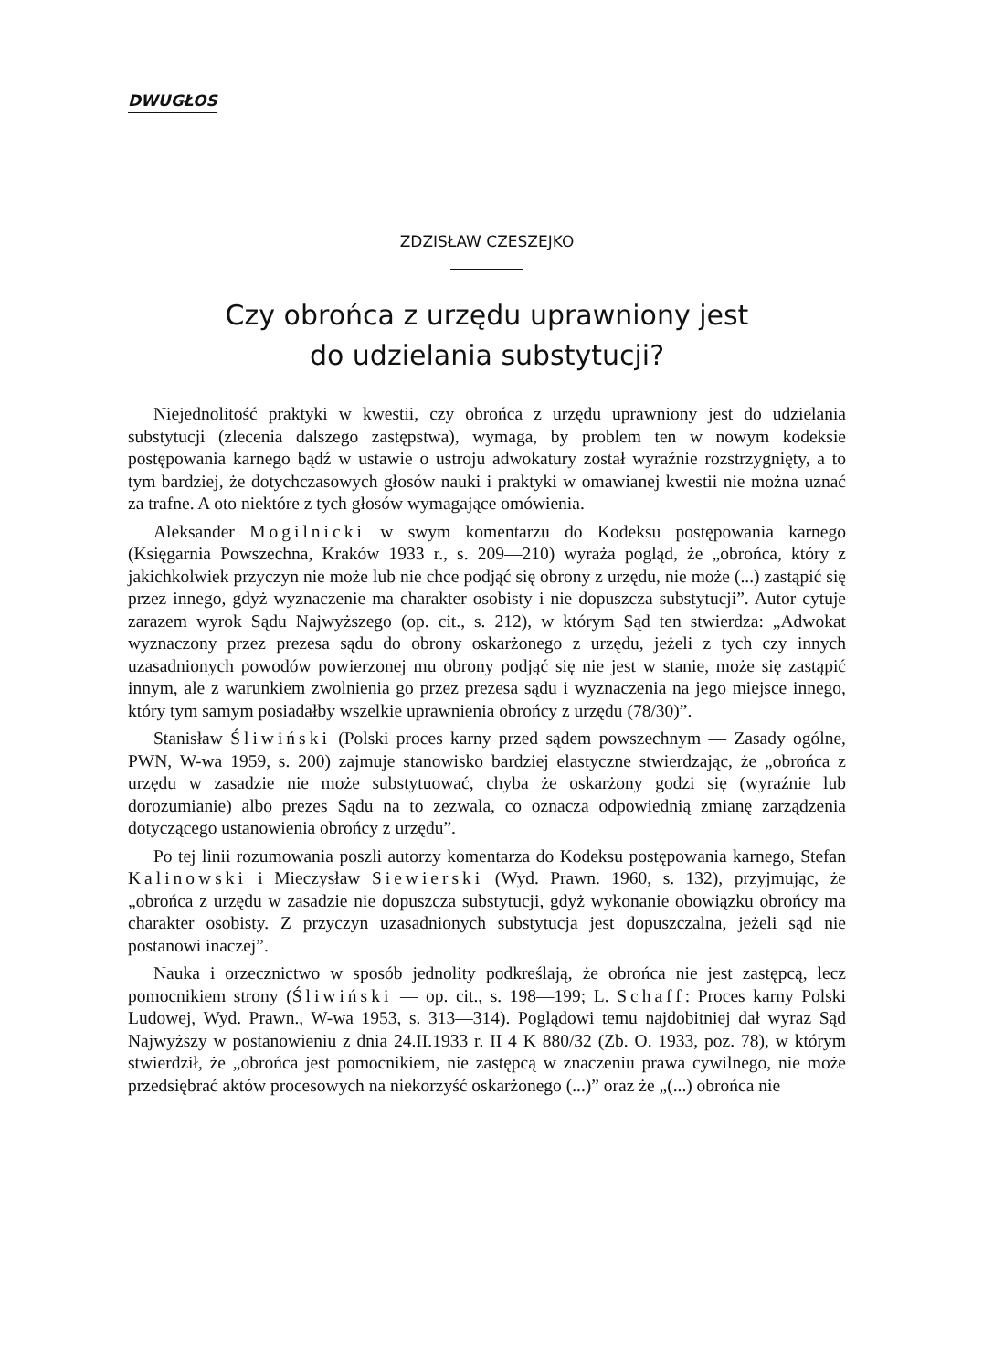DWUGŁOS
ZDZISŁAW CZESZEJKO
Czy obrońca z urzędu uprawniony jest
do udzielania substytucji?
Niejednolitość praktyki w kwestii, czy obrońca z urzędu uprawniony jest do udzielania substytucji (zlecenia dalszego zastępstwa), wymaga, by problem ten w nowym kodeksie postępowania karnego bądź w ustawie o ustroju adwokatury został wyraźnie rozstrzygnięty, a to tym bardziej, że dotychczasowych głosów nauki i praktyki w omawianej kwestii nie można uznać za trafne. A oto niektóre z tych głosów wymagające omówienia.
Aleksander Mogilnicki w swym komentarzu do Kodeksu postępowania karnego (Księgarnia Powszechna, Kraków 1933 r., s. 209—210) wyraża pogląd, że „obrońca, który z jakichkolwiek przyczyn nie może lub nie chce podjąć się obrony z urzędu, nie może (...) zastąpić się przez innego, gdyż wyznaczenie ma charakter osobisty i nie dopuszcza substytucji”. Autor cytuje zarazem wyrok Sądu Najwyższego (op. cit., s. 212), w którym Sąd ten stwierdza: „Adwokat wyznaczony przez prezesa sądu do obrony oskarżonego z urzędu, jeżeli z tych czy innych uzasadnionych powodów powierzonej mu obrony podjąć się nie jest w stanie, może się zastąpić innym, ale z warunkiem zwolnienia go przez prezesa sądu i wyznaczenia na jego miejsce innego, który tym samym posiadałby wszelkie uprawnienia obrońcy z urzędu (78/30)”.
Stanisław Śliwiński (Polski proces karny przed sądem powszechnym — Zasady ogólne, PWN, W-wa 1959, s. 200) zajmuje stanowisko bardziej elastyczne stwierdzając, że „obrońca z urzędu w zasadzie nie może substytuować, chyba że oskarżony godzi się (wyraźnie lub dorozumianie) albo prezes Sądu na to zezwala, co oznacza odpowiednią zmianę zarządzenia dotyczącego ustanowienia obrońcy z urzędu”.
Po tej linii rozumowania poszli autorzy komentarza do Kodeksu postępowania karnego, Stefan Kalinowski i Mieczysław Siewierski (Wyd. Prawn. 1960, s. 132), przyjmując, że „obrońca z urzędu w zasadzie nie dopuszcza substytucji, gdyż wykonanie obowiązku obrońcy ma charakter osobisty. Z przyczyn uzasadnionych substytucja jest dopuszczalna, jeżeli sąd nie postanowi inaczej”.
Nauka i orzecznictwo w sposób jednolity podkreślają, że obrońca nie jest zastępcą, lecz pomocnikiem strony (Śliwiński — op. cit., s. 198—199; L. Schaff: Proces karny Polski Ludowej, Wyd. Prawn., W-wa 1953, s. 313—314). Poglądowi temu najdobitniej dał wyraz Sąd Najwyższy w postanowieniu z dnia 24.II.1933 r. II 4 K 880/32 (Zb. O. 1933, poz. 78), w którym stwierdził, że „obrońca jest pomocnikiem, nie zastępcą w znaczeniu prawa cywilnego, nie może przedsiębrać aktów procesowych na niekorzyść oskarżonego (...)” oraz że „(...) obrońca nie